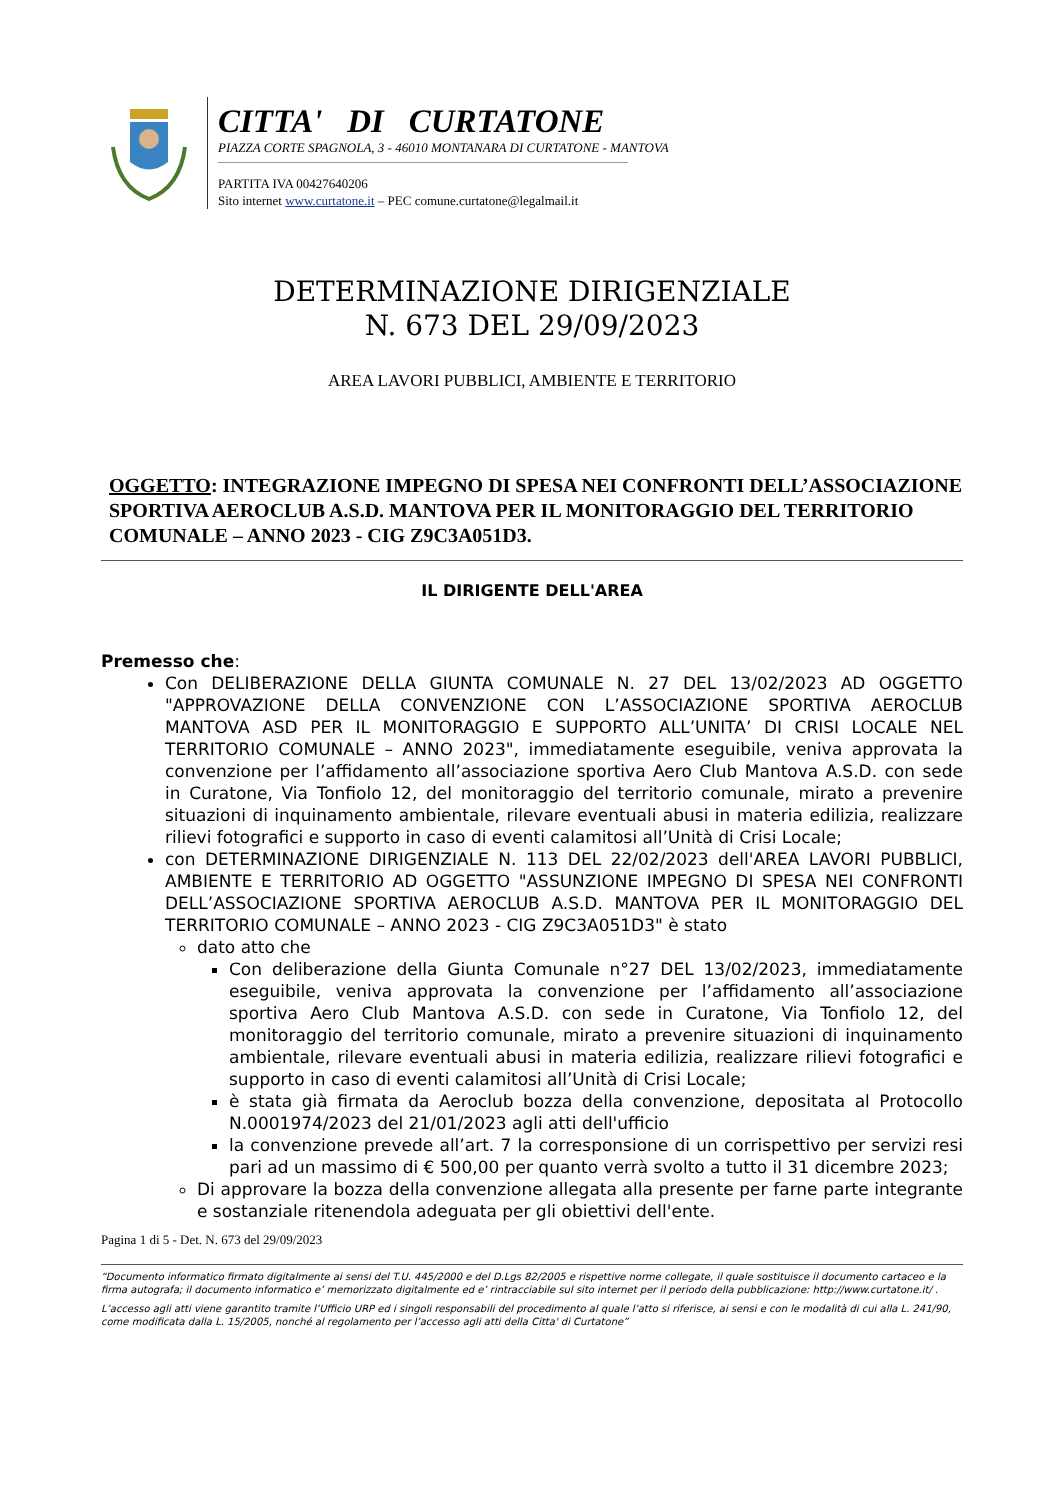CITTA' DI CURTATONE
PIAZZA CORTE SPAGNOLA, 3 - 46010 MONTANARA DI CURTATONE - MANTOVA
PARTITA IVA 00427640206
Sito internet www.curtatone.it – PEC comune.curtatone@legalmail.it
DETERMINAZIONE DIRIGENZIALE
N. 673 DEL 29/09/2023
AREA LAVORI PUBBLICI, AMBIENTE E TERRITORIO
OGGETTO: INTEGRAZIONE IMPEGNO DI SPESA NEI CONFRONTI DELL’ASSOCIAZIONE SPORTIVA AEROCLUB A.S.D. MANTOVA PER IL MONITORAGGIO DEL TERRITORIO COMUNALE – ANNO 2023 - CIG Z9C3A051D3.
IL DIRIGENTE DELL'AREA
Premesso che:
Con DELIBERAZIONE DELLA GIUNTA COMUNALE N. 27 DEL 13/02/2023 AD OGGETTO "APPROVAZIONE DELLA CONVENZIONE CON L’ASSOCIAZIONE SPORTIVA AEROCLUB MANTOVA ASD PER IL MONITORAGGIO E SUPPORTO ALL’UNITA’ DI CRISI LOCALE NEL TERRITORIO COMUNALE – ANNO 2023", immediatamente eseguibile, veniva approvata la convenzione per l’affidamento all’associazione sportiva Aero Club Mantova A.S.D. con sede in Curatone, Via Tonfiolo 12, del monitoraggio del territorio comunale, mirato a prevenire situazioni di inquinamento ambientale, rilevare eventuali abusi in materia edilizia, realizzare rilievi fotografici e supporto in caso di eventi calamitosi all’Unità di Crisi Locale;
con DETERMINAZIONE DIRIGENZIALE N. 113 DEL 22/02/2023 dell'AREA LAVORI PUBBLICI, AMBIENTE E TERRITORIO AD OGGETTO "ASSUNZIONE IMPEGNO DI SPESA NEI CONFRONTI DELL’ASSOCIAZIONE SPORTIVA AEROCLUB A.S.D. MANTOVA PER IL MONITORAGGIO DEL TERRITORIO COMUNALE – ANNO 2023 - CIG Z9C3A051D3" è stato
dato atto che
Con deliberazione della Giunta Comunale n°27 DEL 13/02/2023, immediatamente eseguibile, veniva approvata la convenzione per l’affidamento all’associazione sportiva Aero Club Mantova A.S.D. con sede in Curatone, Via Tonfiolo 12, del monitoraggio del territorio comunale, mirato a prevenire situazioni di inquinamento ambientale, rilevare eventuali abusi in materia edilizia, realizzare rilievi fotografici e supporto in caso di eventi calamitosi all’Unità di Crisi Locale;
è stata già firmata da Aeroclub bozza della convenzione, depositata al Protocollo N.0001974/2023 del 21/01/2023 agli atti dell'ufficio
la convenzione prevede all’art. 7 la corresponsione di un corrispettivo per servizi resi pari ad un massimo di € 500,00 per quanto verrà svolto a tutto il 31 dicembre 2023;
Di approvare la bozza della convenzione allegata alla presente per farne parte integrante e sostanziale ritenendola adeguata per gli obiettivi dell'ente.
Pagina 1 di 5 - Det. N. 673 del 29/09/2023
“Documento informatico firmato digitalmente ai sensi del T.U. 445/2000 e del D.Lgs 82/2005 e rispettive norme collegate, il quale sostituisce il documento cartaceo e la firma autografa; il documento informatico e’ memorizzato digitalmente ed e’ rintracciabile sul sito internet per il periodo della pubblicazione: http://www.curtatone.it/ .
L’accesso agli atti viene garantito tramite l’Ufficio URP ed i singoli responsabili del procedimento al quale l’atto si riferisce, ai sensi e con le modalità di cui alla L. 241/90, come modificata dalla L. 15/2005, nonché al regolamento per l’accesso agli atti della Citta' di Curtatone”